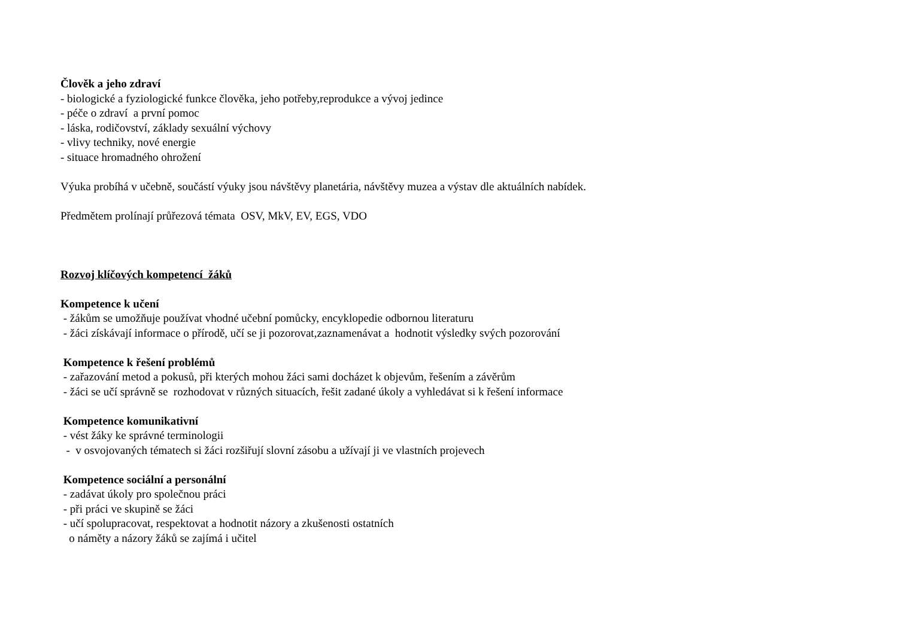Člověk a jeho zdraví
- biologické a fyziologické funkce člověka, jeho potřeby,reprodukce a vývoj jedince
- péče o zdraví a první pomoc
- láska, rodičovství, základy sexuální výchovy
- vlivy techniky, nové energie
- situace hromadného ohrožení
Výuka probíhá v učebně, součástí výuky jsou návštěvy planetária, návštěvy muzea a výstav dle aktuálních nabídek.
Předmětem prolínají průřezová témata OSV, MkV, EV, EGS, VDO
Rozvoj klíčových kompetencí žáků
Kompetence k učení
- žákům se umožňuje používat vhodné učební pomůcky, encyklopedie odbornou literaturu
- žáci získávají informace o přírodě, učí se ji pozorovat,zaznamenávat a hodnotit výsledky svých pozorování
Kompetence k řešení problémů
- zařazování metod a pokusů, při kterých mohou žáci sami docházet k objevům, řešením a závěrům
- žáci se učí správně se rozhodovat v různých situacích, řešit zadané úkoly a vyhledávat si k řešení informace
Kompetence komunikativní
- vést žáky ke správné terminologii
- v osvojovaných tématech si žáci rozšiřují slovní zásobu a užívají ji ve vlastních projevech
Kompetence sociální a personální
- zadávat úkoly pro společnou práci
- při práci ve skupině se žáci
- učí spolupracovat, respektovat a hodnotit názory a zkušenosti ostatních
o náměty a názory žáků se zajímá i učitel